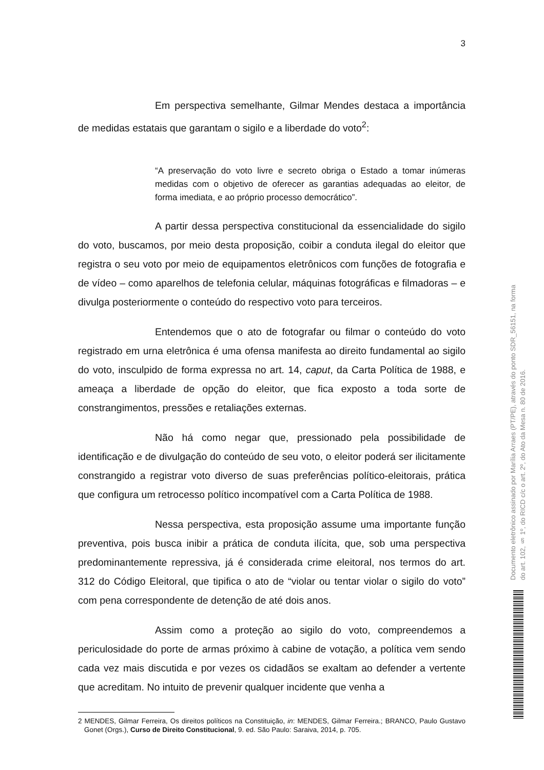3
Em perspectiva semelhante, Gilmar Mendes destaca a importância de medidas estatais que garantam o sigilo e a liberdade do voto<sup>2</sup>:
“A preservação do voto livre e secreto obriga o Estado a tomar inúmeras medidas com o objetivo de oferecer as garantias adequadas ao eleitor, de forma imediata, e ao próprio processo democrático”.
A partir dessa perspectiva constitucional da essencialidade do sigilo do voto, buscamos, por meio desta proposição, coibir a conduta ilegal do eleitor que registra o seu voto por meio de equipamentos eletrônicos com funções de fotografia e de vídeo – como aparelhos de telefonia celular, máquinas fotográficas e filmadoras – e divulga posteriormente o conteúdo do respectivo voto para terceiros.
Entendemos que o ato de fotografar ou filmar o conteúdo do voto registrado em urna eletrônica é uma ofensa manifesta ao direito fundamental ao sigilo do voto, insculpido de forma expressa no art. 14, caput, da Carta Política de 1988, e ameaça a liberdade de opção do eleitor, que fica exposto a toda sorte de constrangimentos, pressões e retaliações externas.
Não há como negar que, pressionado pela possibilidade de identificação e de divulgação do conteúdo de seu voto, o eleitor poderá ser ilicitamente constrangido a registrar voto diverso de suas preferências político-eleitorais, prática que configura um retrocesso político incompatível com a Carta Política de 1988.
Nessa perspectiva, esta proposição assume uma importante função preventiva, pois busca inibir a prática de conduta ilícita, que, sob uma perspectiva predominantemente repressiva, já é considerada crime eleitoral, nos termos do art. 312 do Código Eleitoral, que tipifica o ato de “violar ou tentar violar o sigilo do voto” com pena correspondente de detenção de até dois anos.
Assim como a proteção ao sigilo do voto, compreendemos a periculosidade do porte de armas próximo à cabine de votação, a política vem sendo cada vez mais discutida e por vezes os cidadãos se exaltam ao defender a vertente que acreditam. No intuito de prevenir qualquer incidente que venha a
2 MENDES, Gilmar Ferreira, Os direitos políticos na Constituição, in: MENDES, Gilmar Ferreira.; BRANCO, Paulo Gustavo Gonet (Orgs.), Curso de Direito Constitucional, 9. ed. São Paulo: Saraiva, 2014, p. 705.
Documento eletrônico assinado por Marília Arraes (PT/PE), através do ponto SDR_56151, na forma do art. 102, § 1º, do RICD c/c o art. 2º, do Ato da Mesa n. 80 de 2016.